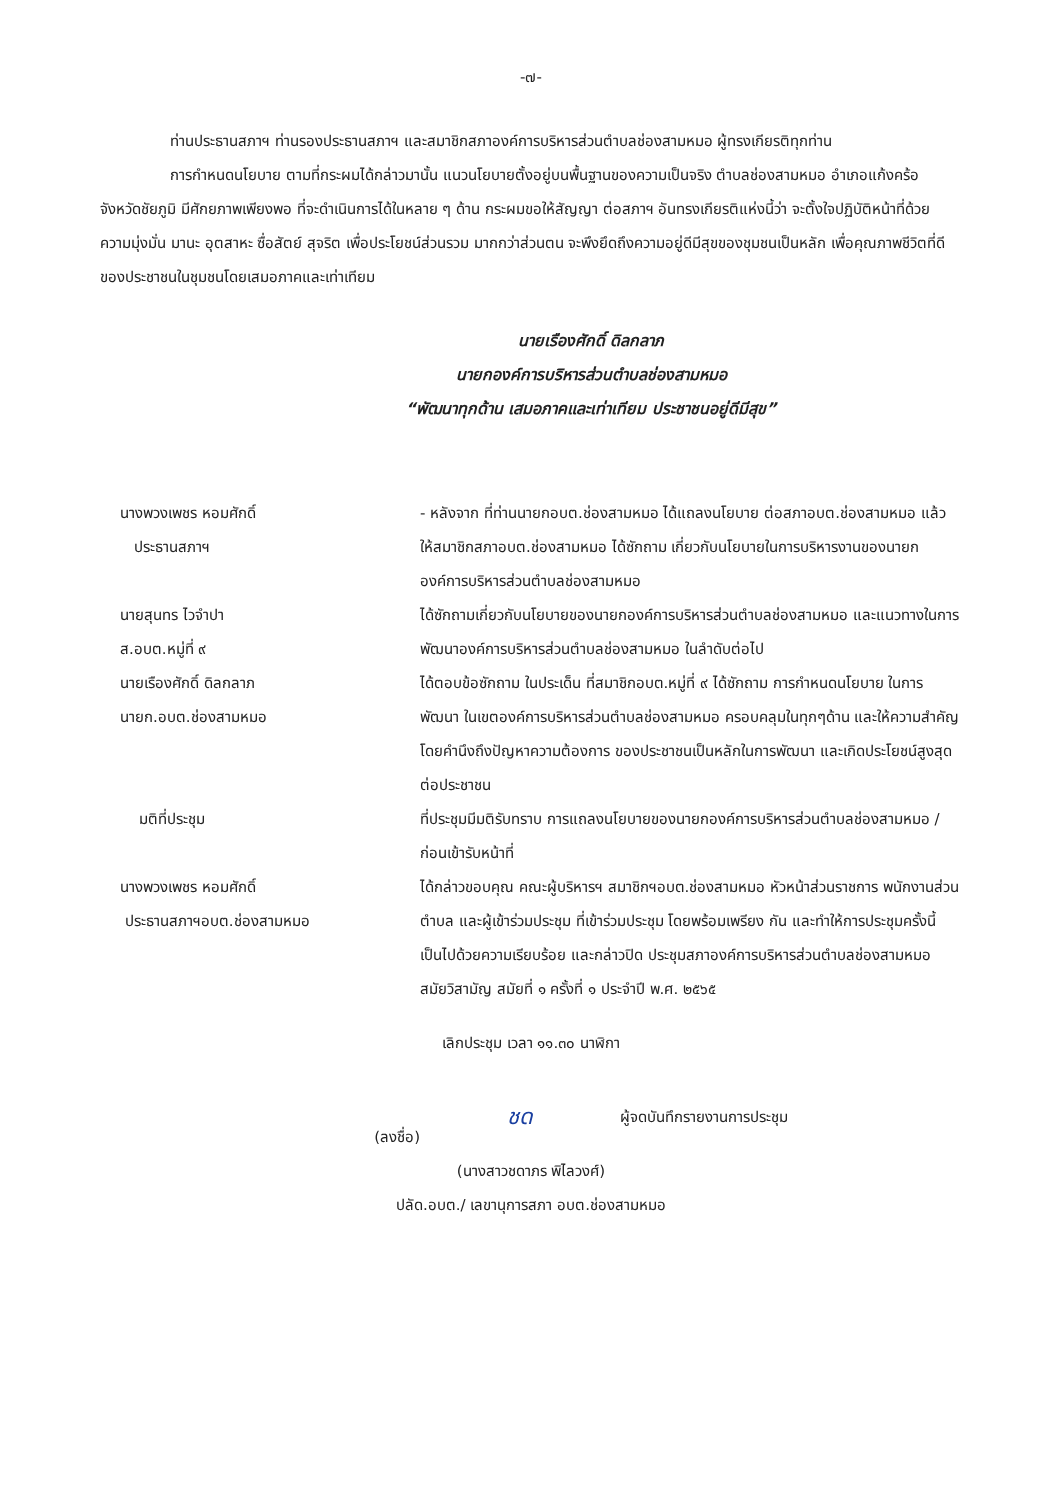-๗-
ท่านประธานสภาฯ ท่านรองประธานสภาฯ และสมาชิกสภาองค์การบริหารส่วนตำบลช่องสามหมอ ผู้ทรงเกียรติทุกท่าน
การกำหนดนโยบาย ตามที่กระผมได้กล่าวมานั้น แนวนโยบายตั้งอยู่บนพื้นฐานของความเป็นจริง ตำบลช่องสามหมอ อำเภอแก้งคร้อ จังหวัดชัยภูมิ มีศักยภาพเพียงพอ ที่จะดำเนินการได้ในหลาย ๆ ด้าน กระผมขอให้สัญญา ต่อสภาฯ อันทรงเกียรติแห่งนี้ว่า จะตั้งใจปฏิบัติหน้าที่ด้วย ความมุ่งมั่น มานะ อุตสาหะ ซื่อสัตย์ สุจริต เพื่อประโยชน์ส่วนรวม มากกว่าส่วนตน จะพึงยึดถึงความอยู่ดีมีสุขของชุมชนเป็นหลัก เพื่อคุณภาพชีวิตที่ดีของประชาชนในชุมชนโดยเสมอภาคและเท่าเทียม
นายเรืองศักดิ์ ดิลกลาภ
นายกองค์การบริหารส่วนตำบลช่องสามหมอ
“พัฒนาทุกด้าน เสมอภาคและเท่าเทียม ประชาชนอยู่ดีมีสุข”
นางพวงเพชร หอมศักดิ์
ประธานสภาฯ
- หลังจาก ที่ท่านนายกอบต.ช่องสามหมอ ได้แถลงนโยบาย ต่อสภาอบต.ช่องสามหมอ แล้ว ให้สมาชิกสภาอบต.ช่องสามหมอ ได้ซักถาม เกี่ยวกับนโยบายในการบริหารงานของนายกองค์การบริหารส่วนตำบลช่องสามหมอ
นายสุนทร ไวจำปา
ส.อบต.หมู่ที่ ๙
ได้ซักถามเกี่ยวกับนโยบายของนายกองค์การบริหารส่วนตำบลช่องสามหมอ และแนวทางในการพัฒนาองค์การบริหารส่วนตำบลช่องสามหมอ ในลำดับต่อไป
นายเรืองศักดิ์ ดิลกลาภ
นายก.อบต.ช่องสามหมอ
ได้ตอบข้อซักถาม ในประเด็น ที่สมาชิกอบต.หมู่ที่ ๙ ได้ซักถาม การกำหนดนโยบาย ในการพัฒนา ในเขตองค์การบริหารส่วนตำบลช่องสามหมอ ครอบคลุมในทุกๆด้าน และให้ความสำคัญ โดยคำนึงถึงปัญหาความต้องการ ของประชาชนเป็นหลักในการพัฒนา และเกิดประโยชน์สูงสุดต่อประชาชน
มติที่ประชุม ที่ประชุมมีมติรับทราบ การแถลงนโยบายของนายกองค์การบริหารส่วนตำบลช่องสามหมอ /ก่อนเข้ารับหน้าที่
นางพวงเพชร หอมศักดิ์
ประธานสภาฯอบต.ช่องสามหมอ
ได้กล่าวขอบคุณ คณะผู้บริหารฯ สมาชิกฯอบต.ช่องสามหมอ หัวหน้าส่วนราชการ พนักงานส่วนตำบล และผู้เข้าร่วมประชุม ที่เข้าร่วมประชุม โดยพร้อมเพรียง กัน และทำให้การประชุมครั้งนี้ เป็นไปด้วยความเรียบร้อย และกล่าวปิด ประชุมสภาองค์การบริหารส่วนตำบลช่องสามหมอ สมัยวิสามัญ สมัยที่ ๑ ครั้งที่ ๑ ประจำปี พ.ศ. ๒๕๖๕
เลิกประชุม เวลา ๑๑.๓๐ นาฬิกา
(ลงชื่อ)
ชด
ผู้จดบันทึกรายงานการประชุม
(นางสาวชดาภร พิไลวงศ์)
ปลัด.อบต./ เลขานุการสภา อบต.ช่องสามหมอ